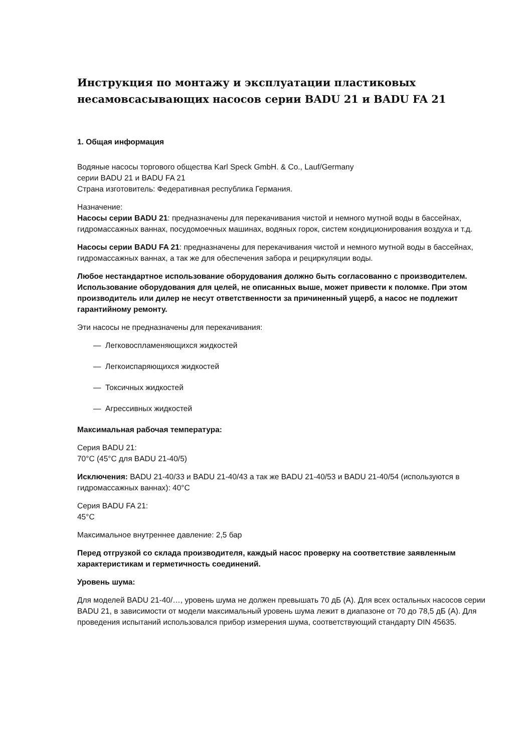Инструкция по монтажу и эксплуатации пластиковых несамовсасывающих насосов серии BADU 21 и BADU FA 21
1. Общая информация
Водяные насосы торгового общества Karl Speck GmbH. & Co., Lauf/Germany
серии BADU 21 и BADU FA 21
Страна изготовитель: Федеративная республика Германия.
Назначение:
Насосы серии BADU 21: предназначены для перекачивания чистой и немного мутной воды в бассейнах, гидромассажных ваннах, посудомоечных машинах, водяных горок, систем кондиционирования воздуха и т.д.
Насосы серии BADU FA 21: предназначены для перекачивания чистой и немного мутной воды в бассейнах, гидромассажных ваннах, а так же для обеспечения забора и рециркуляции воды.
Любое нестандартное использование оборудования должно быть согласованно с производителем. Использование оборудования для целей, не описанных выше, может привести к поломке. При этом производитель или дилер не несут ответственности за причиненный ущерб, а насос не подлежит гарантийному ремонту.
Эти насосы не предназначены для перекачивания:
— Легковоспламеняющихся жидкостей
— Легкоиспаряющихся жидкостей
— Токсичных жидкостей
— Агрессивных жидкостей
Максимальная рабочая температура:
Серия BADU 21:
70°C (45°C для BADU 21-40/5)
Исключения: BADU 21-40/33 и BADU 21-40/43 а так же BADU 21-40/53 и BADU 21-40/54 (используются в гидромассажных ваннах): 40°C
Серия BADU FA 21:
45°C
Максимальное внутреннее давление: 2,5 бар
Перед отгрузкой со склада производителя, каждый насос проверку на соответствие заявленным характеристикам и герметичность соединений.
Уровень шума:
Для моделей BADU 21-40/…, уровень шума не должен превышать 70 дБ (А). Для всех остальных насосов серии BADU 21, в зависимости от модели максимальный уровень шума лежит в диапазоне от 70 до 78,5 дБ (А). Для проведения испытаний использовался прибор измерения шума, соответствующий стандарту DIN 45635.